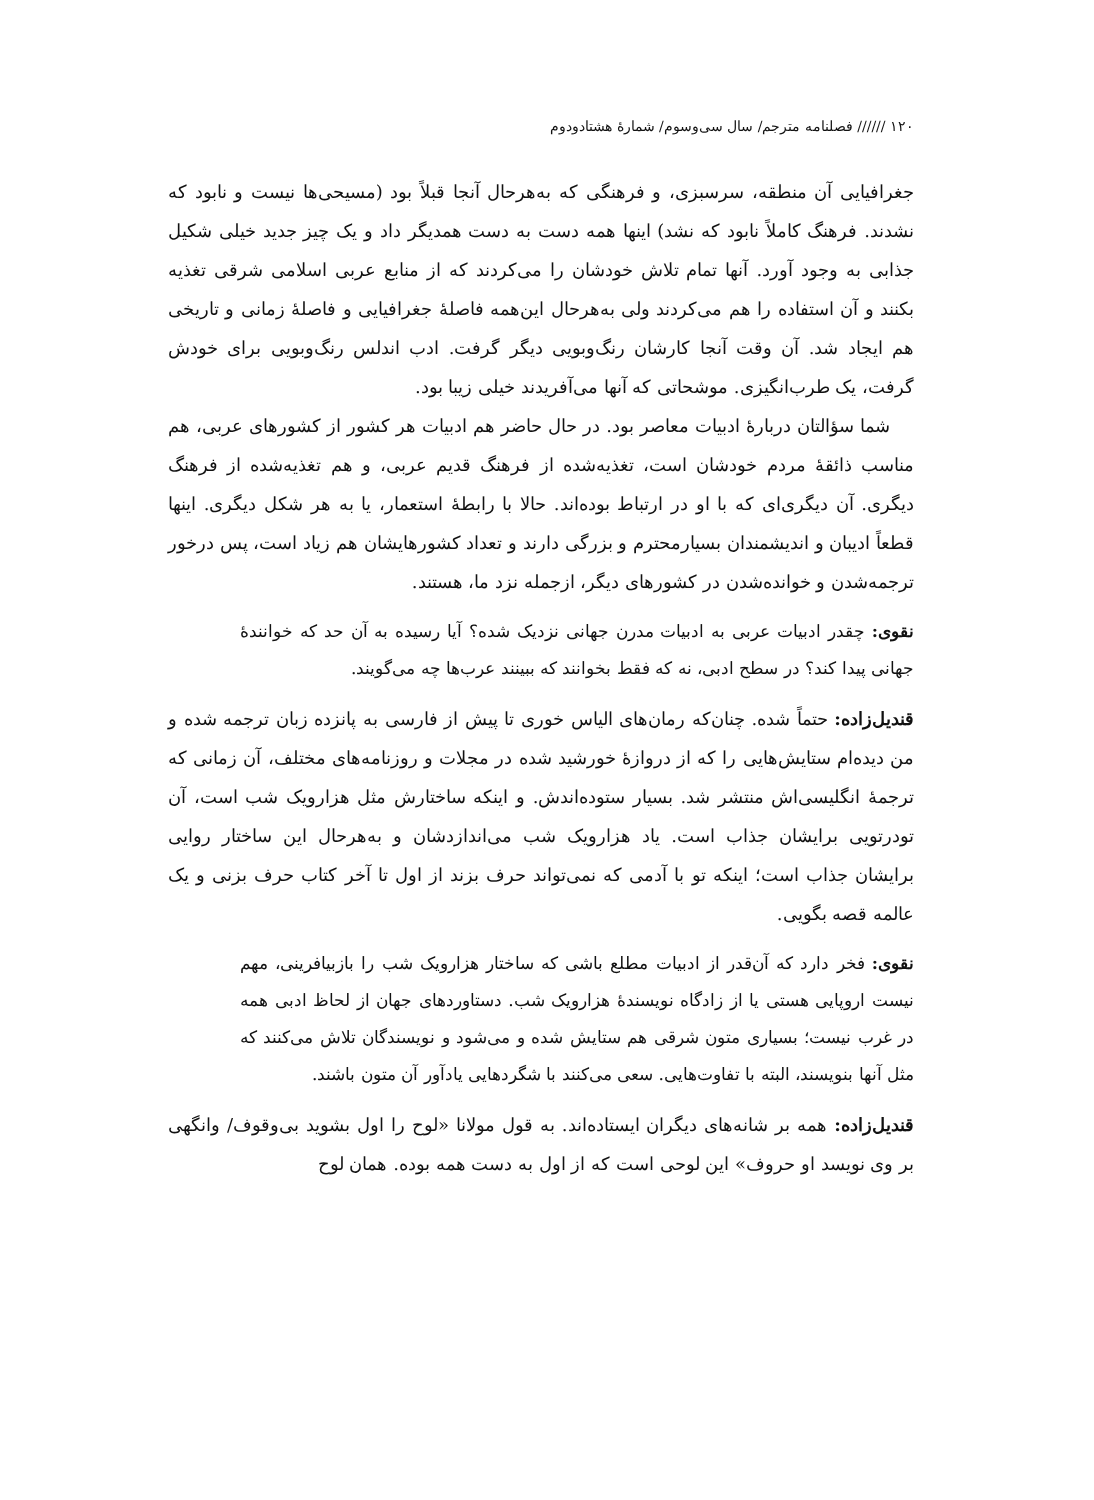۱۲۰ ////// فصلنامه مترجم/ سال سی‌وسوم/ شمارهٔ هشتادودوم
جغرافیایی آن منطقه، سرسبزی، و فرهنگی که به‌هرحال آنجا قبلاً بود (مسیحی‌ها نیست و نابود که نشدند. فرهنگ کاملاً نابود که نشد) اینها همه دست به دست همدیگر داد و یک چیز جدید خیلی شکیل جذابی به وجود آورد. آنها تمام تلاش خودشان را می‌کردند که از منابع عربی اسلامی شرقی تغذیه بکنند و آن استفاده را هم می‌کردند ولی به‌هرحال این‌همه فاصلهٔ جغرافیایی و فاصلهٔ زمانی و تاریخی هم ایجاد شد. آن وقت آنجا کارشان رنگ‌وبویی دیگر گرفت. ادب اندلس رنگ‌وبویی برای خودش گرفت، یک طرب‌انگیزی. موشحاتی که آنها می‌آفریدند خیلی زیبا بود.
شما سؤالتان دربارهٔ ادبیات معاصر بود. در حال حاضر هم ادبیات هر کشور از کشورهای عربی، هم مناسب ذائقهٔ مردم خودشان است، تغذیه‌شده از فرهنگ قدیم عربی، و هم تغذیه‌شده از فرهنگ دیگری. آن دیگری‌ای که با او در ارتباط بوده‌اند. حالا با رابطهٔ استعمار، یا به هر شکل دیگری. اینها قطعاً ادیبان و اندیشمندان بسیارمحترم و بزرگی دارند و تعداد کشورهایشان هم زیاد است، پس درخور ترجمه‌شدن و خوانده‌شدن در کشورهای دیگر، ازجمله نزد ما، هستند.
نقوی: چقدر ادبیات عربی به ادبیات مدرن جهانی نزدیک شده؟ آیا رسیده به آن حد که خوانندهٔ جهانی پیدا کند؟ در سطح ادبی، نه که فقط بخوانند که ببینند عرب‌ها چه می‌گویند.
قندیل‌زاده: حتماً شده. چنان‌که رمان‌های الیاس خوری تا پیش از فارسی به پانزده زبان ترجمه شده و من دیده‌ام ستایش‌هایی را که از دروازهٔ خورشید شده در مجلات و روزنامه‌های مختلف، آن زمانی که ترجمهٔ انگلیسی‌اش منتشر شد. بسیار ستوده‌اندش. و اینکه ساختارش مثل هزارویک شب است، آن تودرتویی برایشان جذاب است. یاد هزارویک شب می‌اندازدشان و به‌هرحال این ساختار روایی برایشان جذاب است؛ اینکه تو با آدمی که نمی‌تواند حرف بزند از اول تا آخر کتاب حرف بزنی و یک عالمه قصه بگویی.
نقوی: فخر دارد که آن‌قدر از ادبیات مطلع باشی که ساختار هزارویک شب را بازبیافرینی، مهم نیست اروپایی هستی یا از زادگاه نویسندهٔ هزارویک شب. دستاوردهای جهان از لحاظ ادبی همه در غرب نیست؛ بسیاری متون شرقی هم ستایش شده و می‌شود و نویسندگان تلاش می‌کنند که مثل آنها بنویسند، البته با تفاوت‌هایی. سعی می‌کنند با شگردهایی یادآور آن متون باشند.
قندیل‌زاده: همه بر شانه‌های دیگران ایستاده‌اند. به قول مولانا «لوح را اول بشوید بی‌وقوف/ وانگهی بر وی نویسد او حروف» این لوحی است که از اول به دست همه بوده. همان لوح